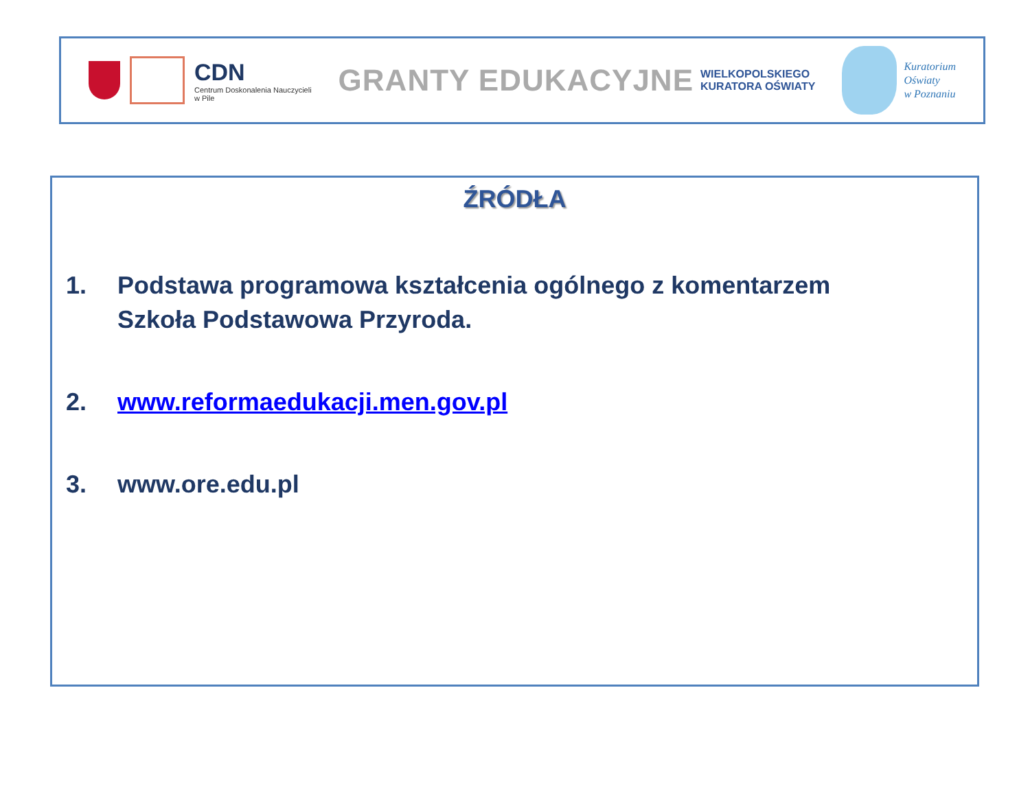CDN
Centrum Doskonalenia Nauczycieli
w Pile
GRANTY EDUKACYJNE WIELKOPOLSKIEGO
KURATORA OŚWIATY
Kuratorium
Oświaty
w Poznaniu
ŹRÓDŁA
1. Podstawa programowa kształcenia ogólnego z komentarzem
Szkoła Podstawowa Przyroda.
2. www.reformaedukacji.men.gov.pl
3. www.ore.edu.pl